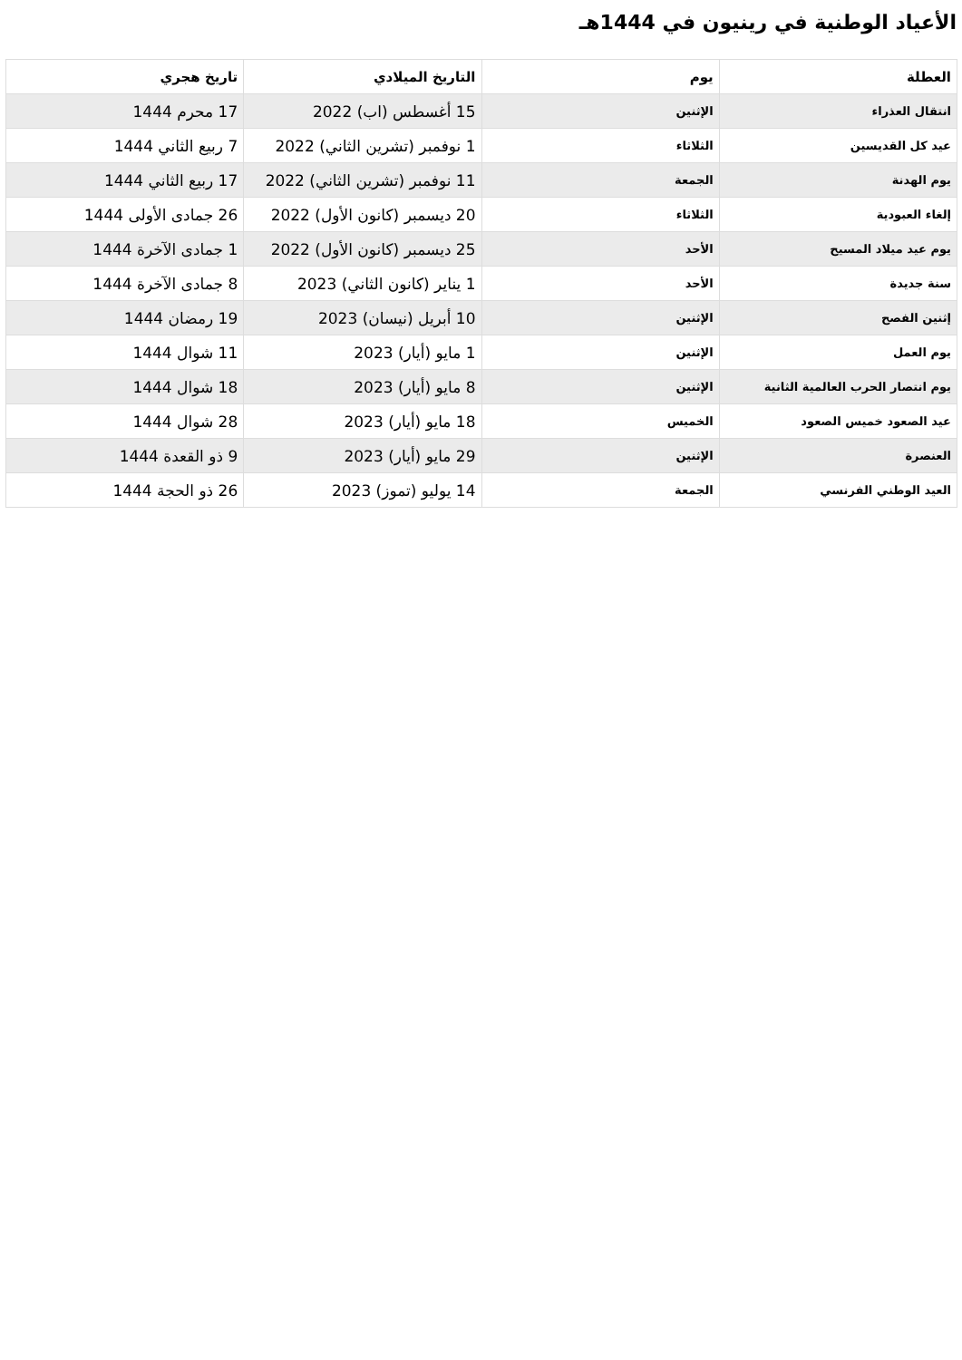الأعياد الوطنية في رينيون في 1444هـ
| العطلة | يوم | التاريخ الميلادي | تاريخ هجري |
| --- | --- | --- | --- |
| انتقال العذراء | الإثنين | 15 أغسطس (اب) 2022 | 17 محرم 1444 |
| عيد كل القديسين | الثلاثاء | 1 نوفمبر (تشرين الثاني) 2022 | 7 ربيع الثاني 1444 |
| يوم الهدنة | الجمعة | 11 نوفمبر (تشرين الثاني) 2022 | 17 ربيع الثاني 1444 |
| إلغاء العبودية | الثلاثاء | 20 ديسمبر (كانون الأول) 2022 | 26 جمادى الأولى 1444 |
| يوم عيد ميلاد المسيح | الأحد | 25 ديسمبر (كانون الأول) 2022 | 1 جمادى الآخرة 1444 |
| سنة جديدة | الأحد | 1 يناير (كانون الثاني) 2023 | 8 جمادى الآخرة 1444 |
| إثنين الفصح | الإثنين | 10 أبريل (نيسان) 2023 | 19 رمضان 1444 |
| يوم العمل | الإثنين | 1 مايو (أيار) 2023 | 11 شوال 1444 |
| يوم انتصار الحرب العالمية الثانية | الإثنين | 8 مايو (أيار) 2023 | 18 شوال 1444 |
| عيد الصعود خميس الصعود | الخميس | 18 مايو (أيار) 2023 | 28 شوال 1444 |
| العنصرة | الإثنين | 29 مايو (أيار) 2023 | 9 ذو القعدة 1444 |
| العيد الوطني الفرنسي | الجمعة | 14 يوليو (تموز) 2023 | 26 ذو الحجة 1444 |